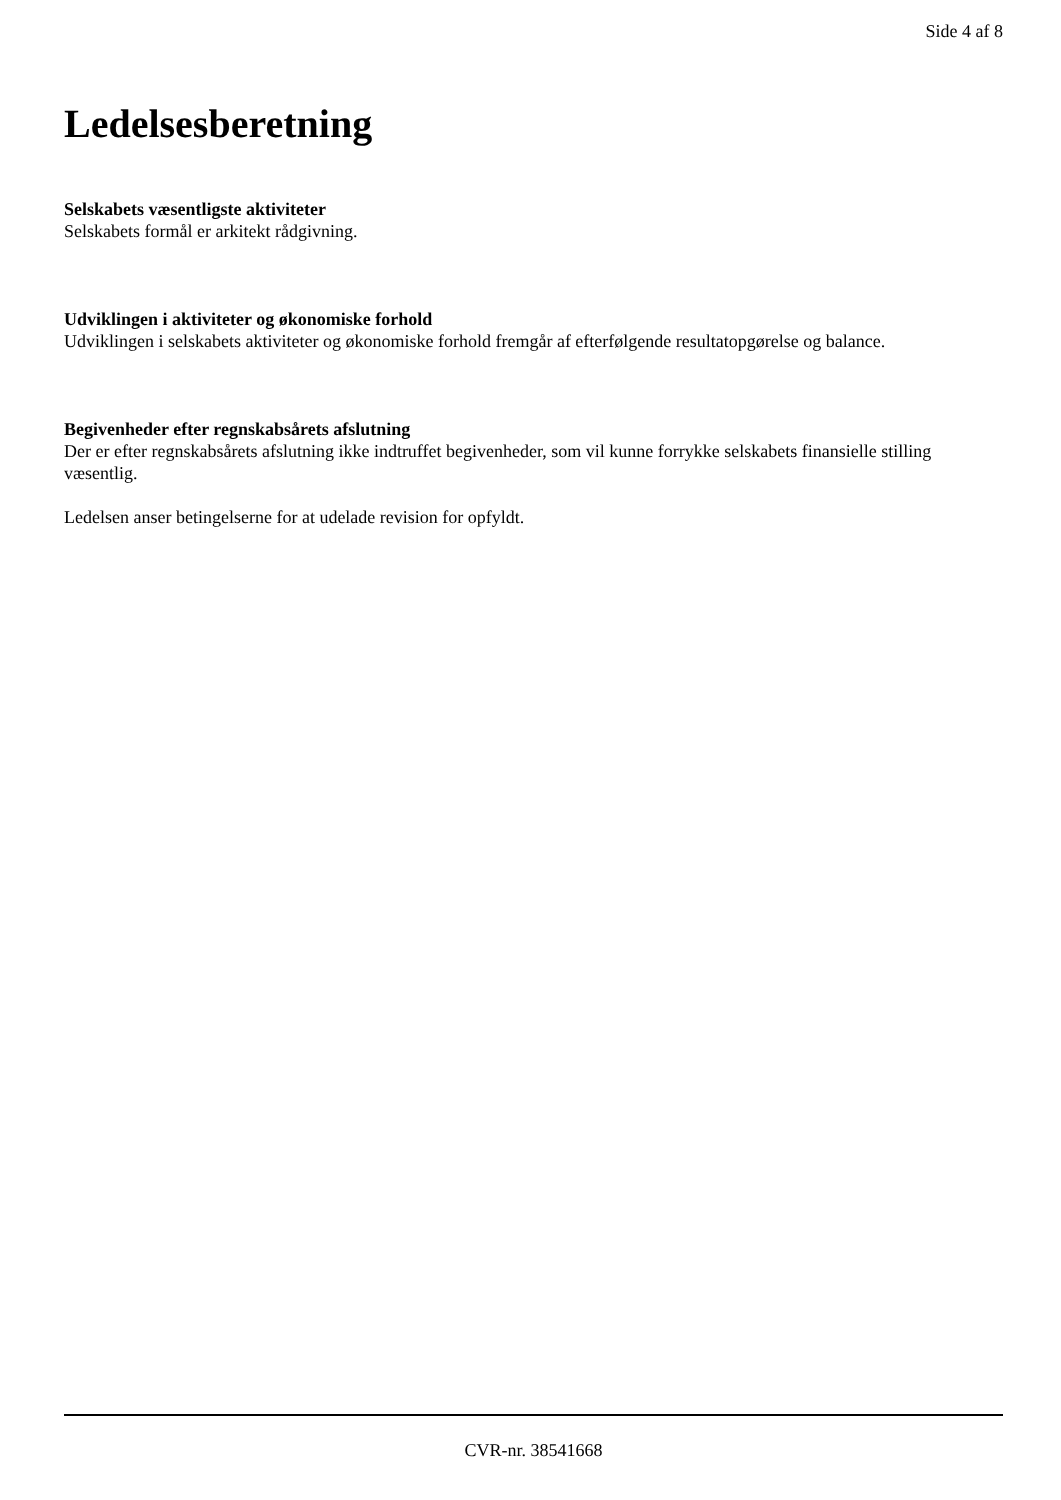Side 4 af 8
Ledelsesberetning
Selskabets væsentligste aktiviteter
Selskabets formål er arkitekt rådgivning.
Udviklingen i aktiviteter og økonomiske forhold
Udviklingen i selskabets aktiviteter og økonomiske forhold fremgår af efterfølgende resultatopgørelse og balance.
Begivenheder efter regnskabsårets afslutning
Der er efter regnskabsårets afslutning ikke indtruffet begivenheder, som vil kunne forrykke selskabets finansielle stilling væsentlig.
Ledelsen anser betingelserne for at udelade revision for opfyldt.
CVR-nr. 38541668